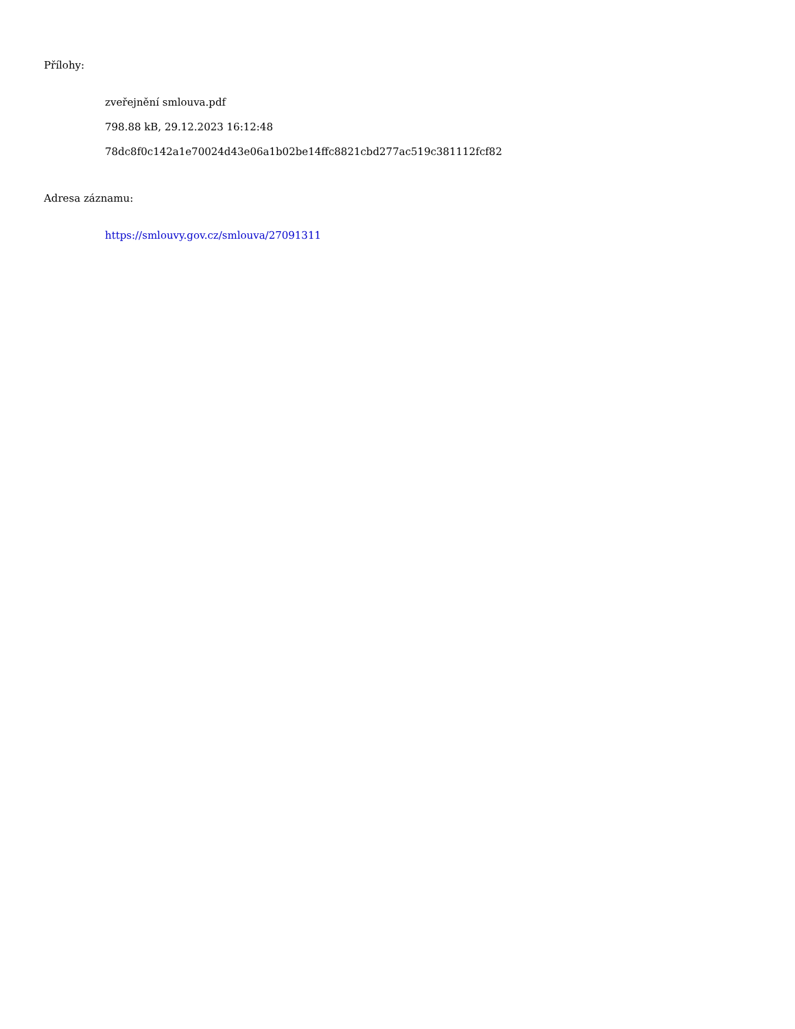Přílohy:
zveřejnění smlouva.pdf
798.88 kB, 29.12.2023 16:12:48
78dc8f0c142a1e70024d43e06a1b02be14ffc8821cbd277ac519c381112fcf82
Adresa záznamu:
https://smlouvy.gov.cz/smlouva/27091311